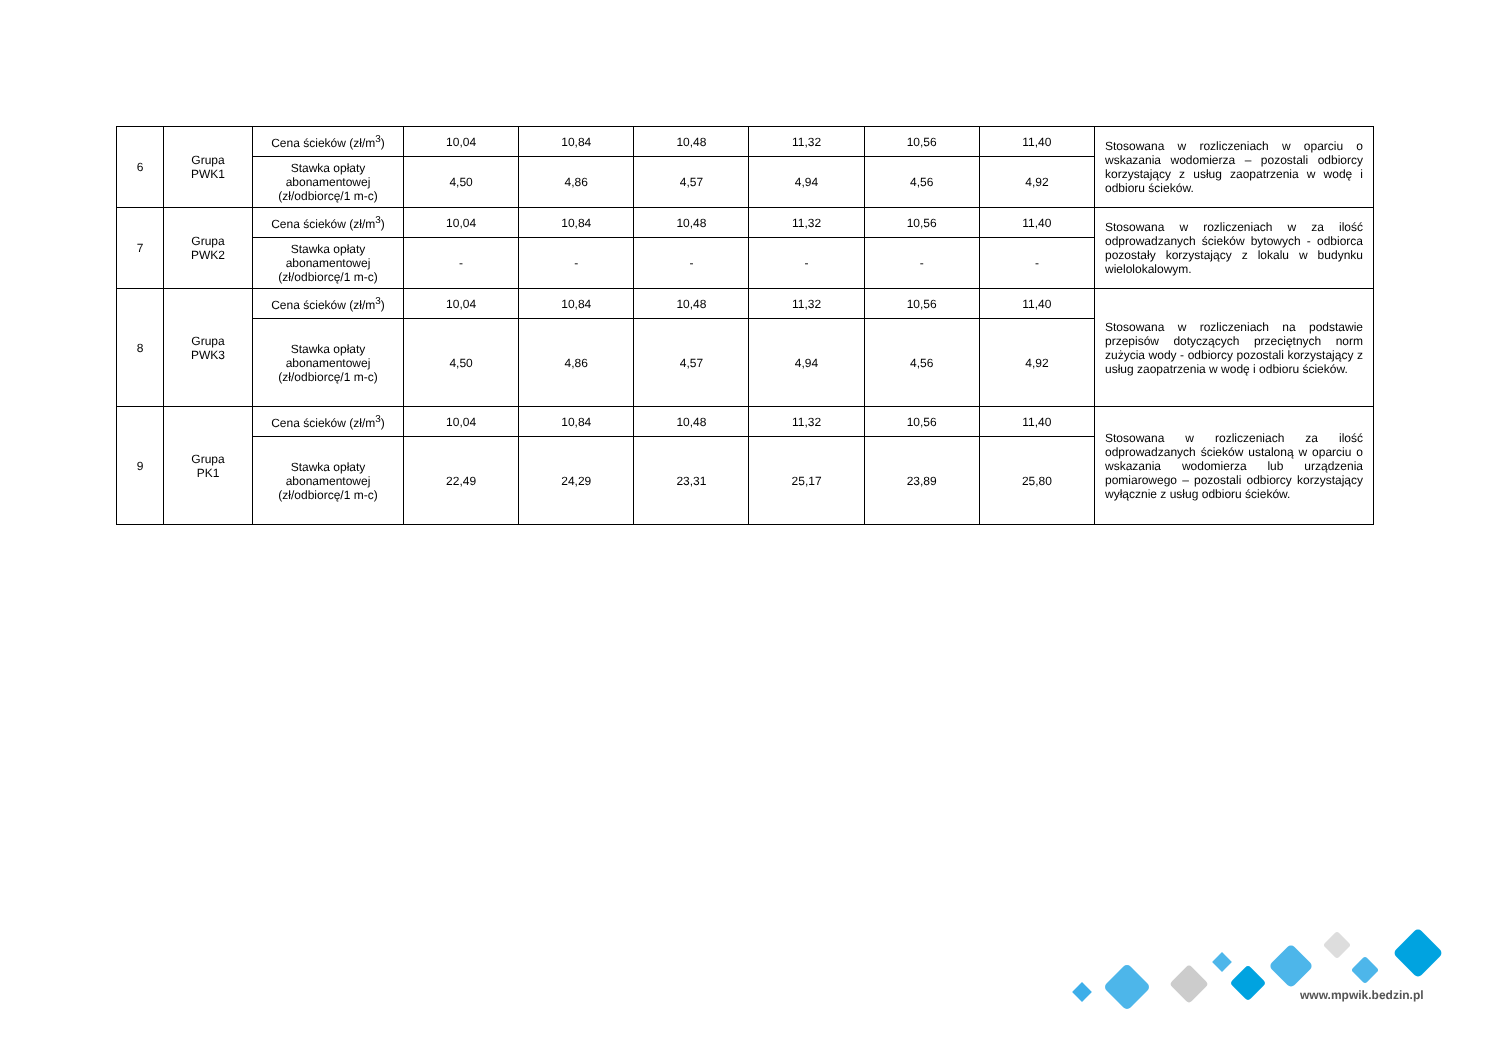| 6 | Grupa PWK1 | Cena ścieków (zł/m<sup>3</sup>) | 10,04 | 10,84 | 10,48 | 11,32 | 10,56 | 11,40 | Stosowana w rozliczeniach w oparciu o wskazania wodomierza – pozostali odbiorcy korzystający z usług zaopatrzenia w wodę i odbioru ścieków. |
| | | Stawka opłaty abonamentowej (zł/odbiorcę/1 m-c) | 4,50 | 4,86 | 4,57 | 4,94 | 4,56 | 4,92 | |
| 7 | Grupa PWK2 | Cena ścieków (zł/m<sup>3</sup>) | 10,04 | 10,84 | 10,48 | 11,32 | 10,56 | 11,40 | Stosowana w rozliczeniach w za ilość odprowadzanych ścieków bytowych - odbiorca pozostały korzystający z lokalu w budynku wielolokalowym. |
| | | Stawka opłaty abonamentowej (zł/odbiorcę/1 m-c) | - | - | - | - | - | - | |
| 8 | Grupa PWK3 | Cena ścieków (zł/m<sup>3</sup>) | 10,04 | 10,84 | 10,48 | 11,32 | 10,56 | 11,40 | Stosowana w rozliczeniach na podstawie przepisów dotyczących przeciętnych norm zużycia wody - odbiorcy pozostali korzystający z usług zaopatrzenia w wodę i odbioru ścieków. |
| | | Stawka opłaty abonamentowej (zł/odbiorcę/1 m-c) | 4,50 | 4,86 | 4,57 | 4,94 | 4,56 | 4,92 | |
| 9 | Grupa PK1 | Cena ścieków (zł/m<sup>3</sup>) | 10,04 | 10,84 | 10,48 | 11,32 | 10,56 | 11,40 | Stosowana w rozliczeniach za ilość odprowadzanych ścieków ustaloną w oparciu o wskazania wodomierza lub urządzenia pomiarowego – pozostali odbiorcy korzystający wyłącznie z usług odbioru ścieków. |
| | | Stawka opłaty abonamentowej (zł/odbiorcę/1 m-c) | 22,49 | 24,29 | 23,31 | 25,17 | 23,89 | 25,80 | |
www.mpwik.bedzin.pl